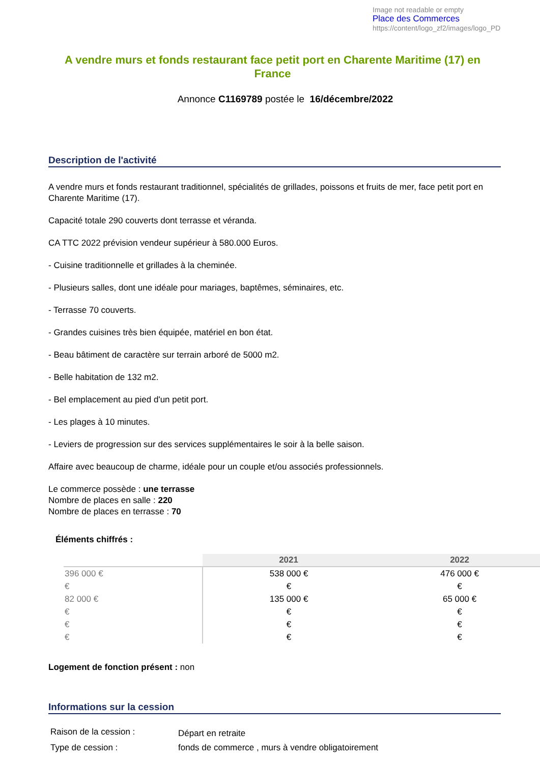Image not readable or empty
Place des Commerces https://content/logo_zf2/images/logo_PD
A vendre murs et fonds restaurant face petit port en Charente Maritime (17) en France
Annonce C1169789 postée le 16/décembre/2022
Description de l'activité
A vendre murs et fonds restaurant traditionnel, spécialités de grillades, poissons et fruits de mer, face petit port en Charente Maritime (17).
Capacité totale 290 couverts dont terrasse et véranda.
CA TTC 2022 prévision vendeur supérieur à 580.000 Euros.
- Cuisine traditionnelle et grillades à la cheminée.
- Plusieurs salles, dont une idéale pour mariages, baptêmes, séminaires, etc.
- Terrasse 70 couverts.
- Grandes cuisines très bien équipée, matériel en bon état.
- Beau bâtiment de caractère sur terrain arboré de 5000 m2.
- Belle habitation de 132 m2.
- Bel emplacement au pied d'un petit port.
- Les plages à 10 minutes.
- Leviers de progression sur des services supplémentaires le soir à la belle saison.
Affaire avec beaucoup de charme, idéale pour un couple et/ou associés professionnels.
Le commerce possède : une terrasse
Nombre de places en salle : 220
Nombre de places en terrasse : 70
Éléments chiffrés :
| | 2021 | 2022 |
| --- | --- | --- |
| 396 000 € | 538 000 € | 476 000 € |
| € | € | € |
| 82 000 € | 135 000 € | 65 000 € |
| € | € | € |
| € | € | € |
| € | € | € |
Logement de fonction présent : non
Informations sur la cession
| Raison de la cession : | Départ en retraite |
| Type de cession : | fonds de commerce , murs à vendre obligatoirement |